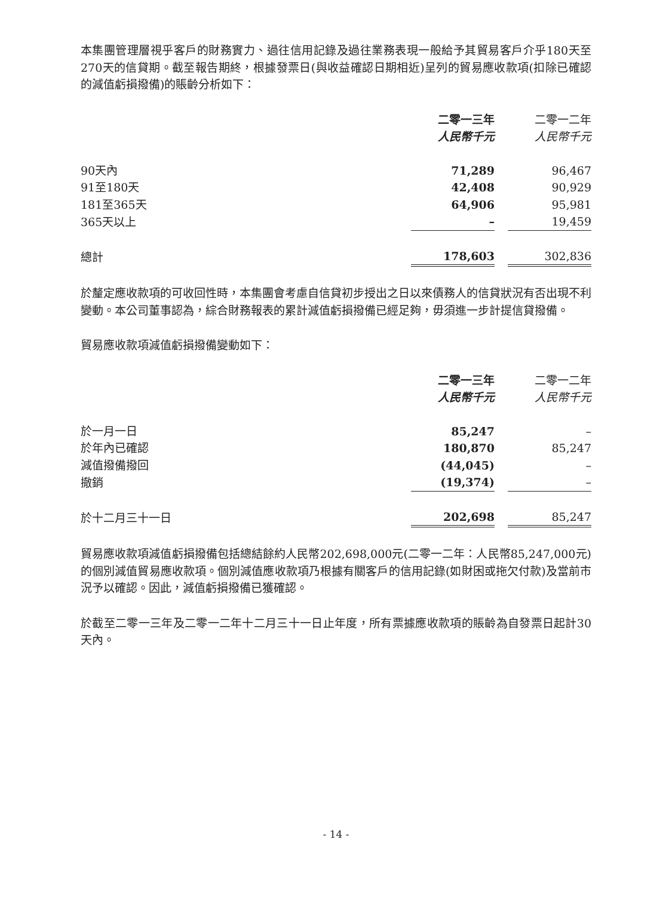本集團管理層視乎客戶的財務實力、過往信用記錄及過往業務表現一般給予其貿易客戶介乎180天至270天的信貸期。截至報告期終，根據發票日(與收益確認日期相近)呈列的貿易應收款項(扣除已確認的減值虧損撥備)的賬齡分析如下：
| | 二零一三年 | | 二零一二年 |
| --- | --- | --- | --- |
| | 人民幣千元 | | 人民幣千元 |
| 90天內 | 71,289 | | 96,467 |
| 91至180天 | 42,408 | | 90,929 |
| 181至365天 | 64,906 | | 95,981 |
| 365天以上 | – | | 19,459 |
| 總計 | 178,603 | | 302,836 |
於釐定應收款項的可收回性時，本集團會考慮自信貸初步授出之日以來債務人的信貸狀況有否出現不利變動。本公司董事認為，綜合財務報表的累計減值虧損撥備已經足夠，毋須進一步計提信貸撥備。
貿易應收款項減值虧損撥備變動如下：
| | 二零一三年 | | 二零一二年 |
| --- | --- | --- | --- |
| | 人民幣千元 | | 人民幣千元 |
| 於一月一日 | 85,247 | | – |
| 於年內已確認 | 180,870 | | 85,247 |
| 減值撥備撥回 | (44,045) | | – |
| 撤銷 | (19,374) | | – |
| 於十二月三十一日 | 202,698 | | 85,247 |
貿易應收款項減值虧損撥備包括總結餘約人民幣202,698,000元(二零一二年：人民幣85,247,000元)的個別減值貿易應收款項。個別減值應收款項乃根據有關客戶的信用記錄(如財困或拖欠付款)及當前市況予以確認。因此，減值虧損撥備已獲確認。
於截至二零一三年及二零一二年十二月三十一日止年度，所有票據應收款項的賬齡為自發票日起計30天內。
- 14 -